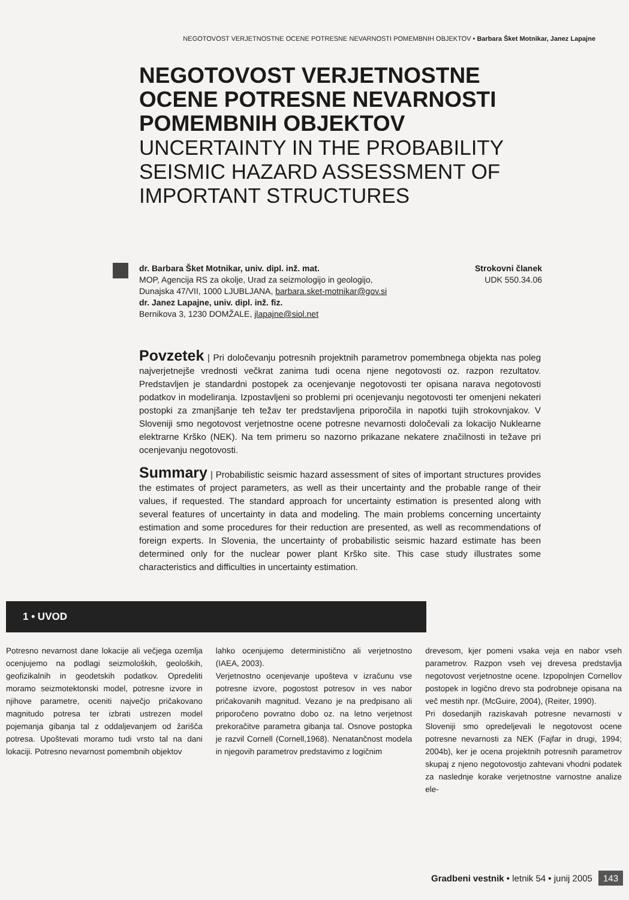NEGOTOVOST VERJETNOSTNE OCENE POTRESNE NEVARNOSTI POMEMBNIH OBJEKTOV • Barbara Šket Motnikar, Janez Lapajne
NEGOTOVOST VERJETNOSTNE OCENE POTRESNE NEVARNOSTI POMEMBNIH OBJEKTOV
UNCERTAINTY IN THE PROBABILITY SEISMIC HAZARD ASSESSMENT OF IMPORTANT STRUCTURES
dr. Barbara Šket Motnikar, univ. dipl. inž. mat.
MOP, Agencija RS za okolje, Urad za seizmologijo in geologijo,
Dunajska 47/VII, 1000 LJUBLJANA, barbara.sket-motnikar@gov.si
dr. Janez Lapajne, univ. dipl. inž. fiz.
Bernikova 3, 1230 DOMŽALE, jlapajne@siol.net
Strokovni članek
UDK 550.34.06
Povzetek | Pri določevanju potresnih projektnih parametrov pomembnega objekta nas poleg najverjetnejše vrednosti večkrat zanima tudi ocena njene negotovosti oz. razpon rezultatov. Predstavljen je standardni postopek za ocenjevanje negotovosti ter opisana narava negotovosti podatkov in modeliranja. Izpostavljeni so problemi pri ocenjevanju negotovosti ter omenjeni nekateri postopki za zmanjšanje teh težav ter predstavljena priporočila in napotki tujih strokovnjakov. V Sloveniji smo negotovost verjetnostne ocene potresne nevarnosti določevali za lokacijo Nuklearne elektrarne Krško (NEK). Na tem primeru so nazorno prikazane nekatere značilnosti in težave pri ocenjevanju negotovosti.
Summary | Probabilistic seismic hazard assessment of sites of important structures provides the estimates of project parameters, as well as their uncertainty and the probable range of their values, if requested. The standard approach for uncertainty estimation is presented along with several features of uncertainty in data and modeling. The main problems concerning uncertainty estimation and some procedures for their reduction are presented, as well as recommendations of foreign experts. In Slovenia, the uncertainty of probabilistic seismic hazard estimate has been determined only for the nuclear power plant Krško site. This case study illustrates some characteristics and difficulties in uncertainty estimation.
1 • UVOD
Potresno nevarnost dane lokacije ali večjega ozemlja ocenjujemo na podlagi seizmoloških, geoloških, geofizikalnih in geodetskih podatkov. Opredeliti moramo seizmotektonski model, potresne izvore in njihove parametre, oceniti največjo pričakovano magnitudo potresa ter izbrati ustrezen model pojemanja gibanja tal z oddaljevanjem od žarišča potresa. Upoštevati moramo tudi vrsto tal na dani lokaciji. Potresno nevarnost pomembnih objektov
lahko ocenjujemo deterministično ali verjetnostno (IAEA, 2003).
Verjetnostno ocenjevanje upošteva v izračunu vse potresne izvore, pogostost potresov in ves nabor pričakovanih magnitud. Vezano je na predpisano ali priporočeno povratno dobo oz. na letno verjetnost prekoračitve parametra gibanja tal. Osnove postopka je razvil Cornell (Cornell,1968). Nenatančnost modela in njegovih parametrov predstavimo z logičnim
drevesom, kjer pomeni vsaka veja en nabor vseh parametrov. Razpon vseh vej drevesa predstavlja negotovost verjetnostne ocene. Izpopolnjen Cornellov postopek in logično drevo sta podrobneje opisana na več mestih npr. (McGuire, 2004), (Reiter, 1990).
Pri dosedanjih raziskavah potresne nevarnosti v Sloveniji smo opredeljevali le negotovost ocene potresne nevarnosti za NEK (Fajfar in drugi, 1994; 2004b), ker je ocena projektnih potresnih parametrov skupaj z njeno negotovostjo zahtevani vhodni podatek za naslednje korake verjetnostne varnostne analize ele-
Gradbeni vestnik • letnik 54 • junij 2005 143